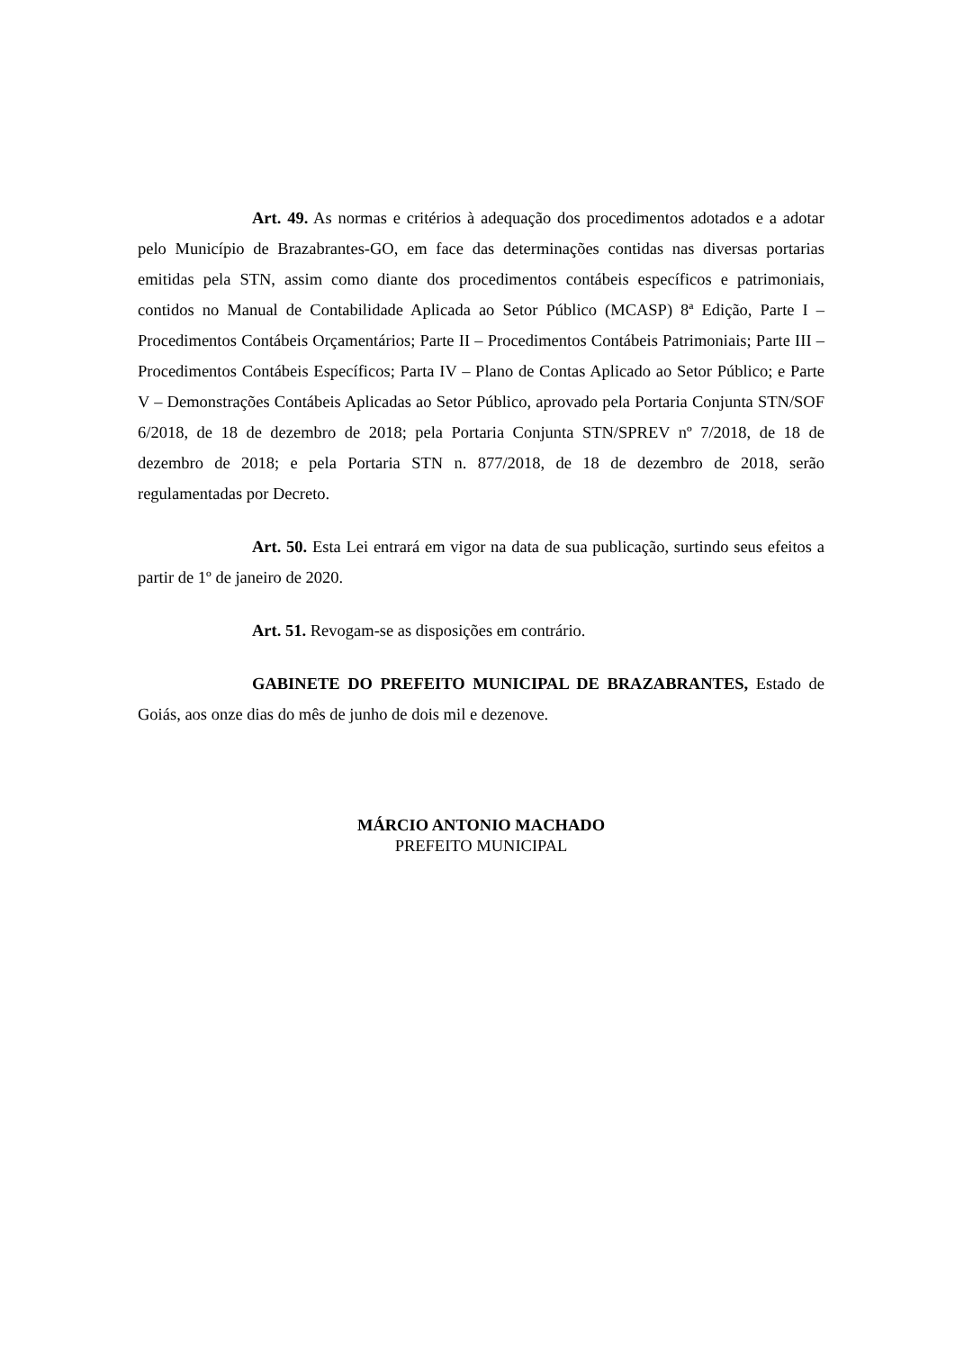Art. 49. As normas e critérios à adequação dos procedimentos adotados e a adotar pelo Município de Brazabrantes-GO, em face das determinações contidas nas diversas portarias emitidas pela STN, assim como diante dos procedimentos contábeis específicos e patrimoniais, contidos no Manual de Contabilidade Aplicada ao Setor Público (MCASP) 8ª Edição, Parte I – Procedimentos Contábeis Orçamentários; Parte II – Procedimentos Contábeis Patrimoniais; Parte III – Procedimentos Contábeis Específicos; Parta IV – Plano de Contas Aplicado ao Setor Público; e Parte V – Demonstrações Contábeis Aplicadas ao Setor Público, aprovado pela Portaria Conjunta STN/SOF 6/2018, de 18 de dezembro de 2018; pela Portaria Conjunta STN/SPREV nº 7/2018, de 18 de dezembro de 2018; e pela Portaria STN n. 877/2018, de 18 de dezembro de 2018, serão regulamentadas por Decreto.
Art. 50. Esta Lei entrará em vigor na data de sua publicação, surtindo seus efeitos a partir de 1º de janeiro de 2020.
Art. 51. Revogam-se as disposições em contrário.
GABINETE DO PREFEITO MUNICIPAL DE BRAZABRANTES, Estado de Goiás, aos onze dias do mês de junho de dois mil e dezenove.
MÁRCIO ANTONIO MACHADO
PREFEITO MUNICIPAL